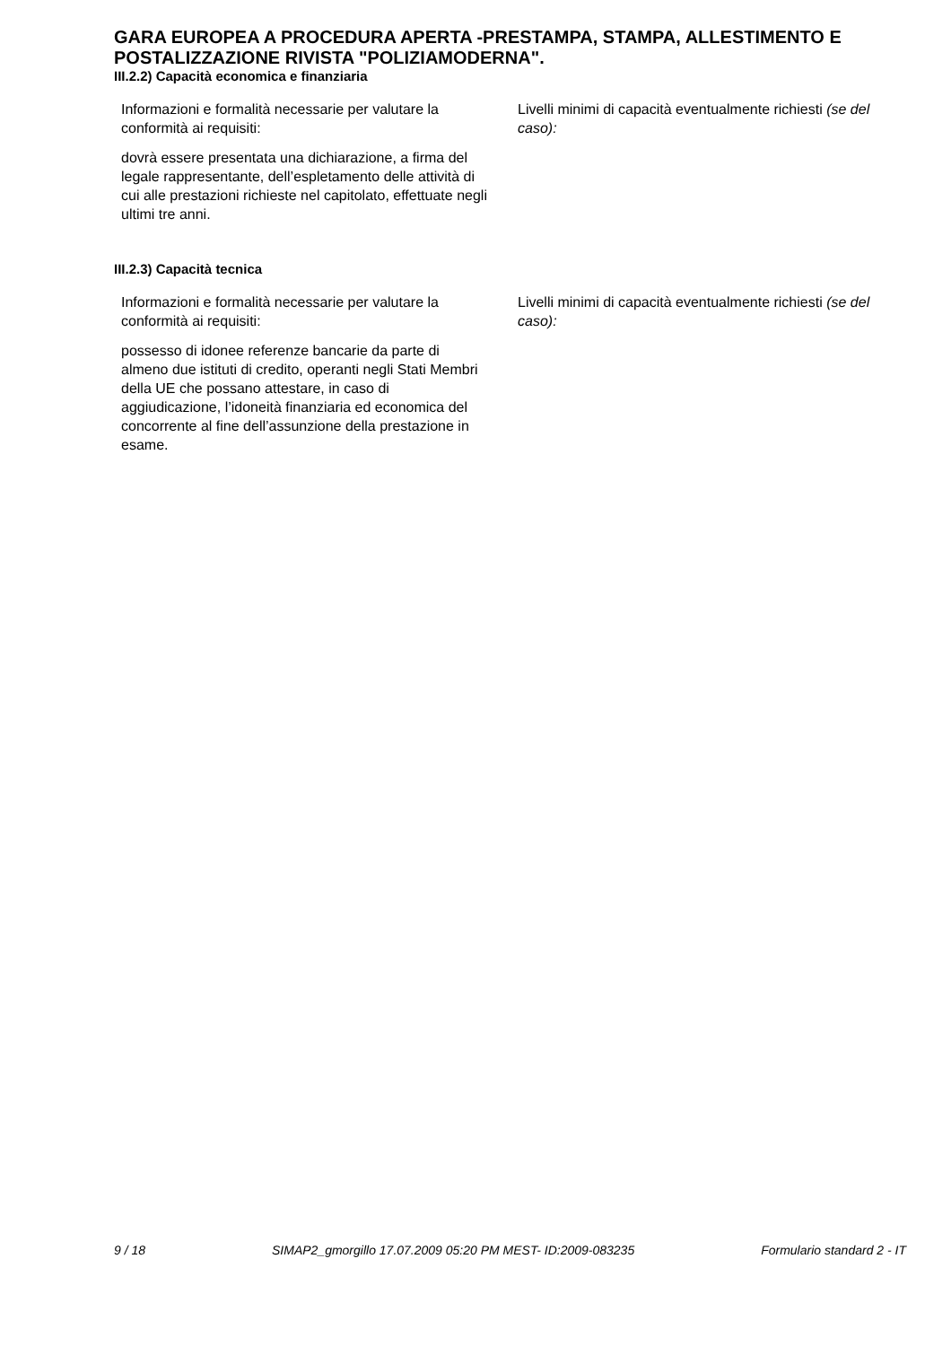GARA EUROPEA A PROCEDURA APERTA -PRESTAMPA, STAMPA, ALLESTIMENTO E POSTALIZZAZIONE RIVISTA "POLIZIAMODERNA".
III.2.2) Capacità economica e finanziaria
Informazioni e formalità necessarie per valutare la conformità ai requisiti:
dovrà essere presentata una dichiarazione, a firma del legale rappresentante, dell’espletamento delle attività di cui alle prestazioni richieste nel capitolato, effettuate negli ultimi tre anni.
Livelli minimi di capacità eventualmente richiesti (se del caso):
III.2.3) Capacità tecnica
Informazioni e formalità necessarie per valutare la conformità ai requisiti:
possesso di idonee referenze bancarie da parte di almeno due istituti di credito, operanti negli Stati Membri della UE che possano attestare, in caso di aggiudicazione, l’idoneità finanziaria ed economica del concorrente al fine dell’assunzione della prestazione in esame.
Livelli minimi di capacità eventualmente richiesti (se del caso):
9 / 18 SIMAP2_gmorgillo 17.07.2009 05:20 PM MEST- ID:2009-083235 Formulario standard 2 - IT